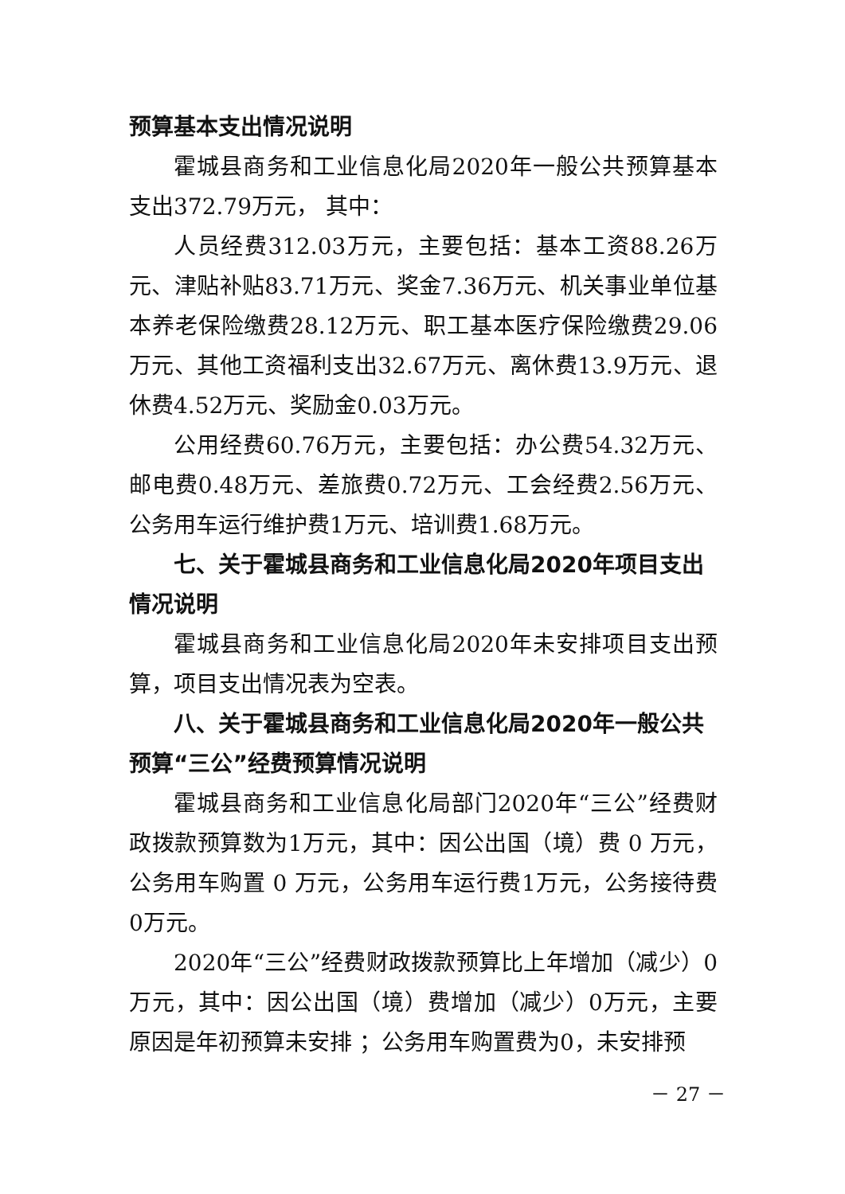预算基本支出情况说明
霍城县商务和工业信息化局2020年一般公共预算基本支出372.79万元， 其中：
人员经费312.03万元，主要包括：基本工资88.26万元、津贴补贴83.71万元、奖金7.36万元、机关事业单位基本养老保险缴费28.12万元、职工基本医疗保险缴费29.06万元、其他工资福利支出32.67万元、离休费13.9万元、退休费4.52万元、奖励金0.03万元。
公用经费60.76万元，主要包括：办公费54.32万元、邮电费0.48万元、差旅费0.72万元、工会经费2.56万元、公务用车运行维护费1万元、培训费1.68万元。
七、关于霍城县商务和工业信息化局2020年项目支出情况说明
霍城县商务和工业信息化局2020年未安排项目支出预算，项目支出情况表为空表。
八、关于霍城县商务和工业信息化局2020年一般公共预算“三公”经费预算情况说明
霍城县商务和工业信息化局部门2020年“三公”经费财政拨款预算数为1万元，其中：因公出国（境）费 0 万元，公务用车购置 0 万元，公务用车运行费1万元，公务接待费0万元。
2020年“三公”经费财政拨款预算比上年增加（减少）0万元，其中：因公出国（境）费增加（减少）0万元，主要原因是年初预算未安排 ；公务用车购置费为0，未安排预
－ 27 －